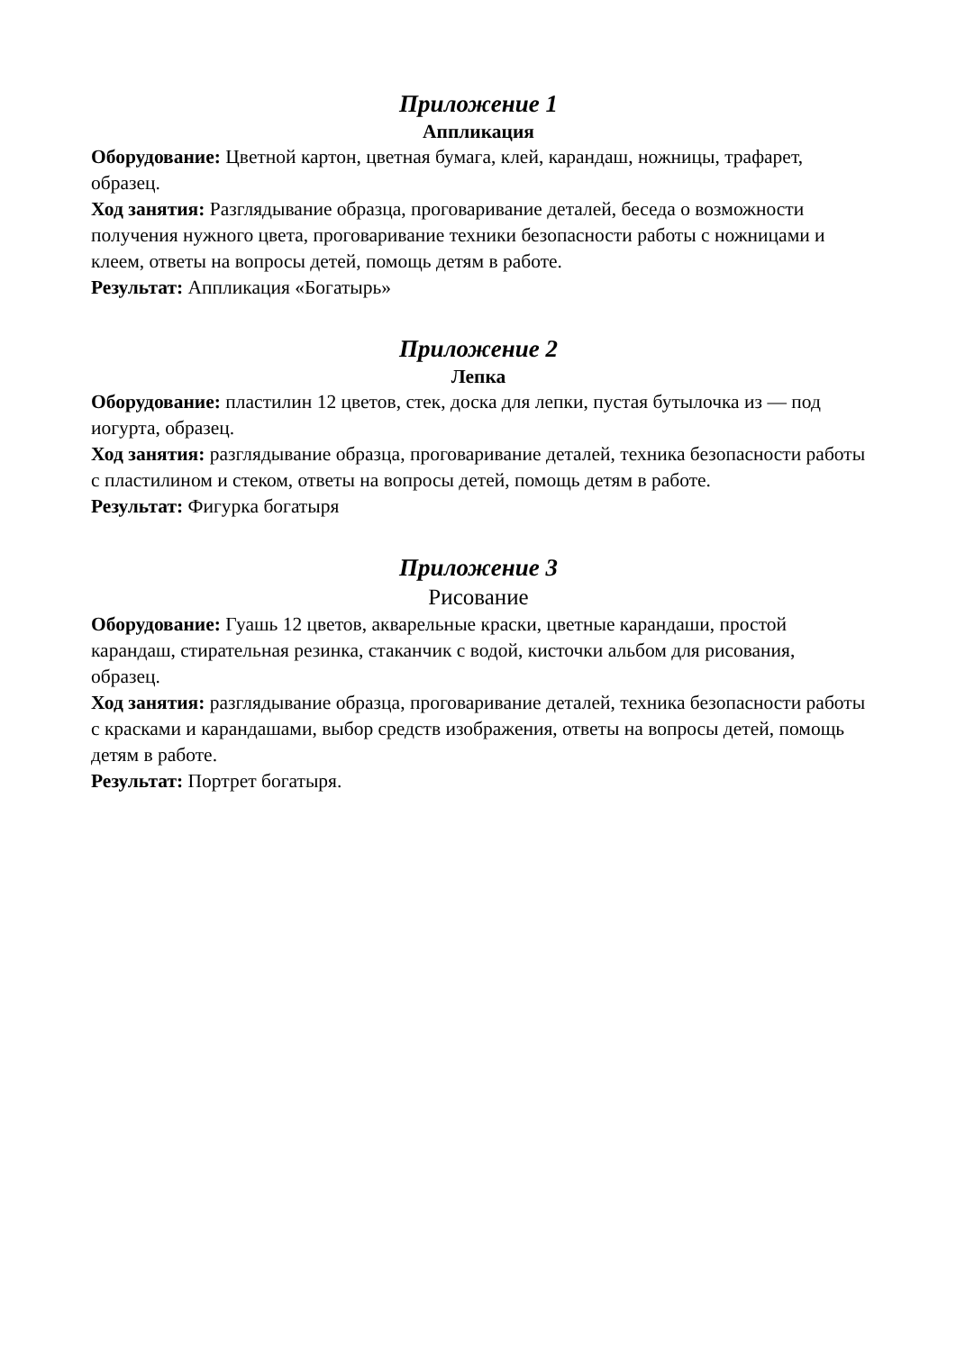Приложение 1
Аппликация
Оборудование: Цветной картон, цветная бумага, клей, карандаш, ножницы, трафарет, образец.
Ход занятия: Разглядывание образца, проговаривание деталей, беседа о возможности получения нужного цвета, проговаривание техники безопасности работы с ножницами и клеем, ответы на вопросы детей, помощь детям в работе.
Результат: Аппликация «Богатырь»
Приложение 2
Лепка
Оборудование: пластилин 12 цветов, стек, доска для лепки, пустая бутылочка из — под иогурта, образец.
Ход занятия: разглядывание образца, проговаривание деталей, техника безопасности работы с пластилином и стеком, ответы на вопросы детей, помощь детям в работе.
Результат: Фигурка богатыря
Приложение 3
Рисование
Оборудование: Гуашь 12 цветов, акварельные краски, цветные карандаши, простой карандаш, стирательная резинка, стаканчик с водой, кисточки альбом для рисования, образец.
Ход занятия: разглядывание образца, проговаривание деталей, техника безопасности работы с красками и карандашами, выбор средств изображения, ответы на вопросы детей, помощь детям в работе.
Результат: Портрет богатыря.